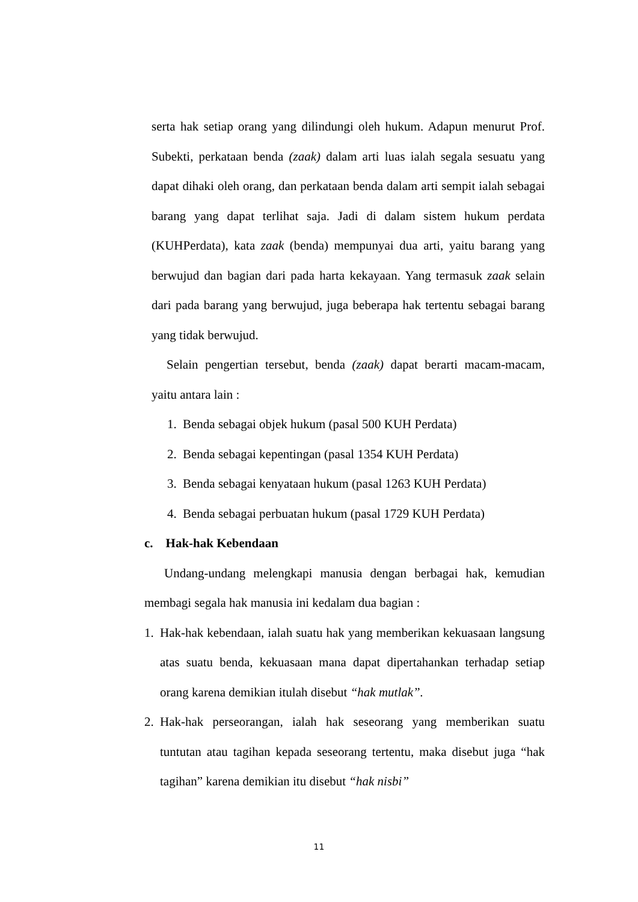serta hak setiap orang yang dilindungi oleh hukum. Adapun menurut Prof. Subekti, perkataan benda (zaak) dalam arti luas ialah segala sesuatu yang dapat dihaki oleh orang, dan perkataan benda dalam arti sempit ialah sebagai barang yang dapat terlihat saja. Jadi di dalam sistem hukum perdata (KUHPerdata), kata zaak (benda) mempunyai dua arti, yaitu barang yang berwujud dan bagian dari pada harta kekayaan. Yang termasuk zaak selain dari pada barang yang berwujud, juga beberapa hak tertentu sebagai barang yang tidak berwujud.
Selain pengertian tersebut, benda (zaak) dapat berarti macam-macam, yaitu antara lain :
1. Benda sebagai objek hukum (pasal 500 KUH Perdata)
2. Benda sebagai kepentingan (pasal 1354 KUH Perdata)
3. Benda sebagai kenyataan hukum (pasal 1263 KUH Perdata)
4. Benda sebagai perbuatan hukum (pasal 1729 KUH Perdata)
c. Hak-hak Kebendaan
Undang-undang melengkapi manusia dengan berbagai hak, kemudian membagi segala hak manusia ini kedalam dua bagian :
1.
Hak-hak kebendaan, ialah suatu hak yang memberikan kekuasaan langsung atas suatu benda, kekuasaan mana dapat dipertahankan terhadap setiap orang karena demikian itulah disebut “hak mutlak”.
2.
Hak-hak perseorangan, ialah hak seseorang yang memberikan suatu tuntutan atau tagihan kepada seseorang tertentu, maka disebut juga “hak tagihan” karena demikian itu disebut “hak nisbi”
11